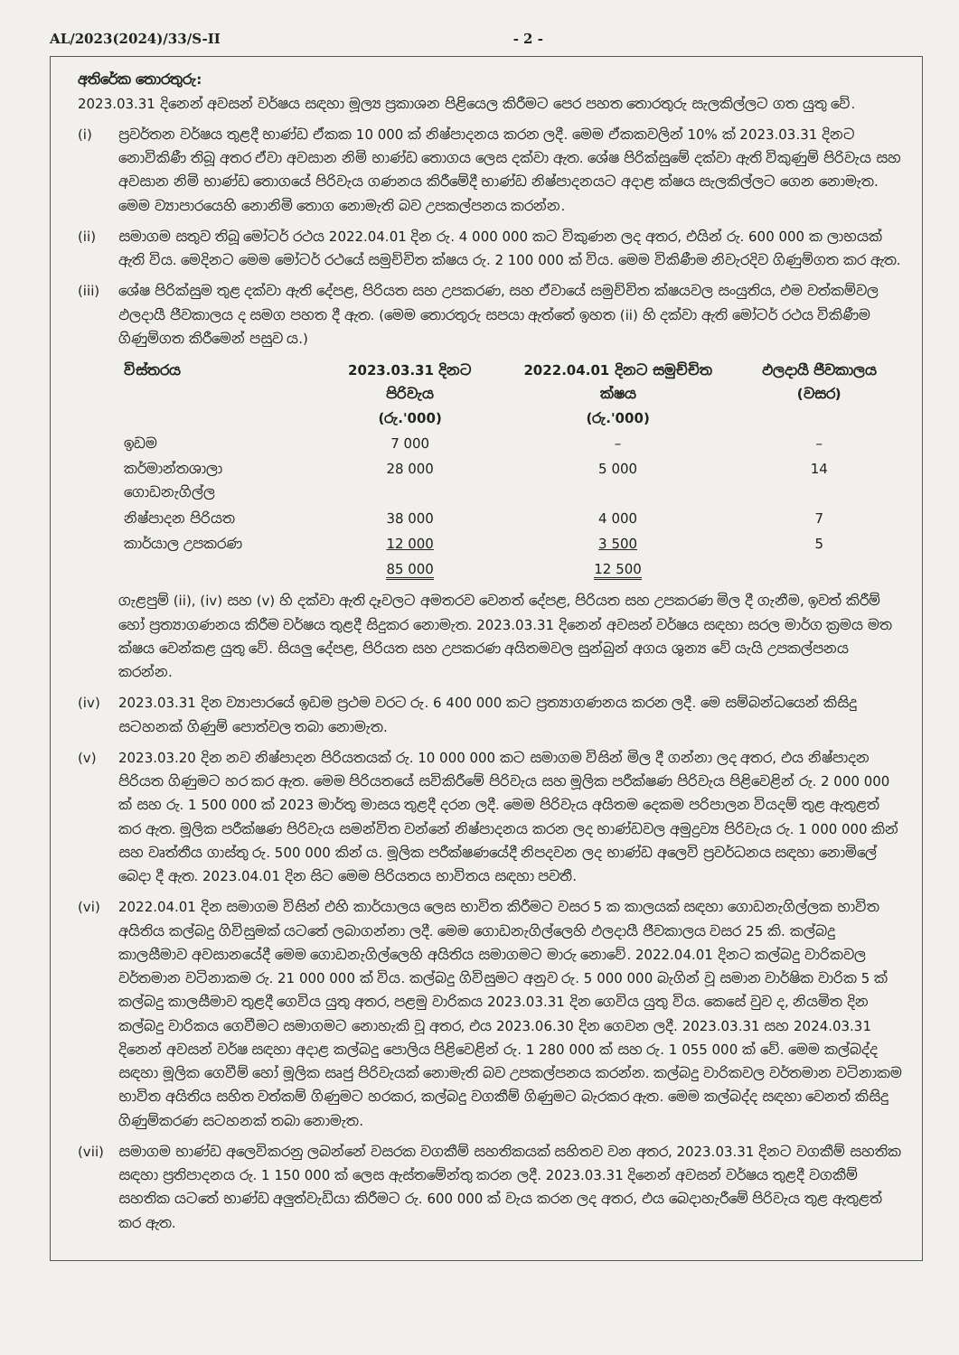AL/2023(2024)/33/S-II - 2 -
අතිරේක තොරතුරු:
2023.03.31 දිනෙන් අවසන් වර්ෂය සඳහා මූල්‍ය ප්‍රකාශන පිළියෙල කිරීමට පෙර පහත තොරතුරු සැලකිල්ලට ගත යුතු වේ.
(i) ප්‍රවර්තන වර්ෂය තුළදී භාණ්ඩ ඒකක 10 000 ක් නිෂ්පාදනය කරන ලදී. මෙම ඒකකවලින් 10% ක් 2023.03.31 දිනට නොවිකිණී තිබූ අතර ඒවා අවසාන නිමි භාණ්ඩ තොගය ලෙස දක්වා ඇත. ශේෂ පිරික්සුමේ දක්වා ඇති විකුණුම් පිරිවැය සහ අවසාන නිමි භාණ්ඩ තොගයේ පිරිවැය ගණනය කිරීමේදී භාණ්ඩ නිෂ්පාදනයට අදාළ ක්ෂය සැලකිල්ලට ගෙන නොමැත. මෙම ව්‍යාපාරයෙහි නොනිමි තොග නොමැති බව උපකල්පනය කරන්න.
(ii) සමාගම සතුව තිබූ මෝටර් රථය 2022.04.01 දින රු. 4 000 000 කට විකුණන ලද අතර, එයින් රු. 600 000 ක ලාභයක් ඇති විය. මෙදිනට මෙම මෝටර් රථයේ සමුච්චිත ක්ෂය රු. 2 100 000 ක් විය. මෙම විකිණීම නිවැරදිව ගිණුම්ගත කර ඇත.
(iii) ශේෂ පිරික්සුම තුළ දක්වා ඇති දේපළ, පිරියත සහ උපකරණ, සහ ඒවායේ සමුච්චිත ක්ෂයවල සංයුතිය, එම වත්කම්වල ඵලදායී ජීවකාලය ද සමග පහත දී ඇත. (මෙම තොරතුරු සපයා ඇත්තේ ඉහත (ii) හි දක්වා ඇති මෝටර් රථය විකිණීම ගිණුම්ගත කිරීමෙන් පසුව ය.)
| විස්තරය | 2023.03.31 දිනට පිරිවැය (රු.'000) | 2022.04.01 දිනට සමුච්චිත ක්ෂය (රු.'000) | ඵලදායී ජීවකාලය (වසර) |
| --- | --- | --- | --- |
| ඉඩම | 7 000 | – | – |
| කර්මාන්තශාලා ගොඩනැගිල්ල | 28 000 | 5 000 | 14 |
| නිෂ්පාදන පිරියත | 38 000 | 4 000 | 7 |
| කාර්යාල උපකරණ | 12 000 | 3 500 | 5 |
| | 85 000 | 12 500 | |
ගැළපුම් (ii), (iv) සහ (v) හි දක්වා ඇති දෑවලට අමතරව වෙනත් දේපළ, පිරියත සහ උපකරණ මිල දී ගැනීම, ඉවත් කිරීම් හෝ ප්‍රත්‍යාගණනය කිරීම වර්ෂය තුළදී සිදුකර නොමැත. 2023.03.31 දිනෙන් අවසන් වර්ෂය සඳහා සරල මාර්ග ක්‍රමය මත ක්ෂය වෙන්කළ යුතු වේ. සියලු දේපළ, පිරියත සහ උපකරණ අයිතමවල සුන්බුන් අගය ශුන්‍ය වේ යැයි උපකල්පනය කරන්න.
(iv) 2023.03.31 දින ව්‍යාපාරයේ ඉඩම ප්‍රථම වරට රු. 6 400 000 කට ප්‍රත්‍යාගණනය කරන ලදී. මෙ සම්බන්ධයෙන් කිසිදු සටහනක් ගිණුම් පොත්වල තබා නොමැත.
(v) 2023.03.20 දින නව නිෂ්පාදන පිරියතයක් රු. 10 000 000 කට සමාගම විසින් මිල දී ගන්නා ලද අතර, එය නිෂ්පාදන පිරියත ගිණුමට හර කර ඇත. මෙම පිරියතයේ සවිකිරීමේ පිරිවැය සහ මූලික පරීක්ෂණ පිරිවැය පිළිවෙළින් රු. 2 000 000 ක් සහ රු. 1 500 000 ක් 2023 මාර්තු මාසය තුළදී දරන ලදී. මෙම පිරිවැය අයිතම දෙකම පරිපාලන වියදම් තුළ ඇතුළත් කර ඇත. මූලික පරීක්ෂණ පිරිවැය සමන්විත වන්නේ නිෂ්පාදනය කරන ලද භාණ්ඩවල අමුද්‍රව්‍ය පිරිවැය රු. 1 000 000 කින් සහ වෘත්තීය ගාස්තු රු. 500 000 කින් ය. මූලික පරීක්ෂණයේදී නිපදවන ලද භාණ්ඩ අලෙවි ප්‍රවර්ධනය සඳහා නොමිලේ බෙදා දී ඇත. 2023.04.01 දින සිට මෙම පිරියතය භාවිතය සඳහා පවතී.
(vi) 2022.04.01 දින සමාගම විසින් එහි කාර්යාලය ලෙස භාවිත කිරීමට වසර 5 ක කාලයක් සඳහා ගොඩනැගිල්ලක භාවිත අයිතිය කල්බදු ගිවිසුමක් යටතේ ලබාගන්නා ලදී. මෙම ගොඩනැගිල්ලෙහි ඵලදායී ජීවකාලය වසර 25 කි. කල්බදු කාලසීමාව අවසානයේදී මෙම ගොඩනැගිල්ලෙහි අයිතිය සමාගමට මාරු නොවේ. 2022.04.01 දිනට කල්බදු වාරිකවල වර්තමාන වටිනාකම රු. 21 000 000 ක් විය. කල්බදු ගිවිසුමට අනුව රු. 5 000 000 බැගින් වූ සමාන වාර්ෂික වාරික 5 ක් කල්බදු කාලසීමාව තුළදී ගෙවිය යුතු අතර, පළමු වාරිකය 2023.03.31 දින ගෙවිය යුතු විය. කෙසේ වුව ද, නියමිත දින කල්බදු වාරිකය ගෙවීමට සමාගමට නොහැකි වූ අතර, එය 2023.06.30 දින ගෙවන ලදී. 2023.03.31 සහ 2024.03.31 දිනෙන් අවසන් වර්ෂ සඳහා අදාළ කල්බදු පොලිය පිළිවෙළින් රු. 1 280 000 ක් සහ රු. 1 055 000 ක් වේ. මෙම කල්බද්ද සඳහා මූලික ගෙවීම් හෝ මූලික සෘජු පිරිවැයක් නොමැති බව උපකල්පනය කරන්න. කල්බදු වාරිකවල වර්තමාන වටිනාකම භාවිත අයිතිය සහිත වත්කම් ගිණුමට හරකර, කල්බදු වගකීම් ගිණුමට බැරකර ඇත. මෙම කල්බද්ද සඳහා වෙනත් කිසිදු ගිණුම්කරණ සටහනක් තබා නොමැත.
(vii) සමාගම භාණ්ඩ අලෙවිකරනු ලබන්නේ වසරක වගකීම් සහතිකයක් සහිතව වන අතර, 2023.03.31 දිනට වගකීම් සහතික සඳහා ප්‍රතිපාදනය රු. 1 150 000 ක් ලෙස ඇස්තමේන්තු කරන ලදී. 2023.03.31 දිනෙන් අවසන් වර්ෂය තුළදී වගකීම් සහතික යටතේ භාණ්ඩ අලුත්වැඩියා කිරීමට රු. 600 000 ක් වැය කරන ලද අතර, එය බෙදාහැරීමේ පිරිවැය තුළ ඇතුළත් කර ඇත.